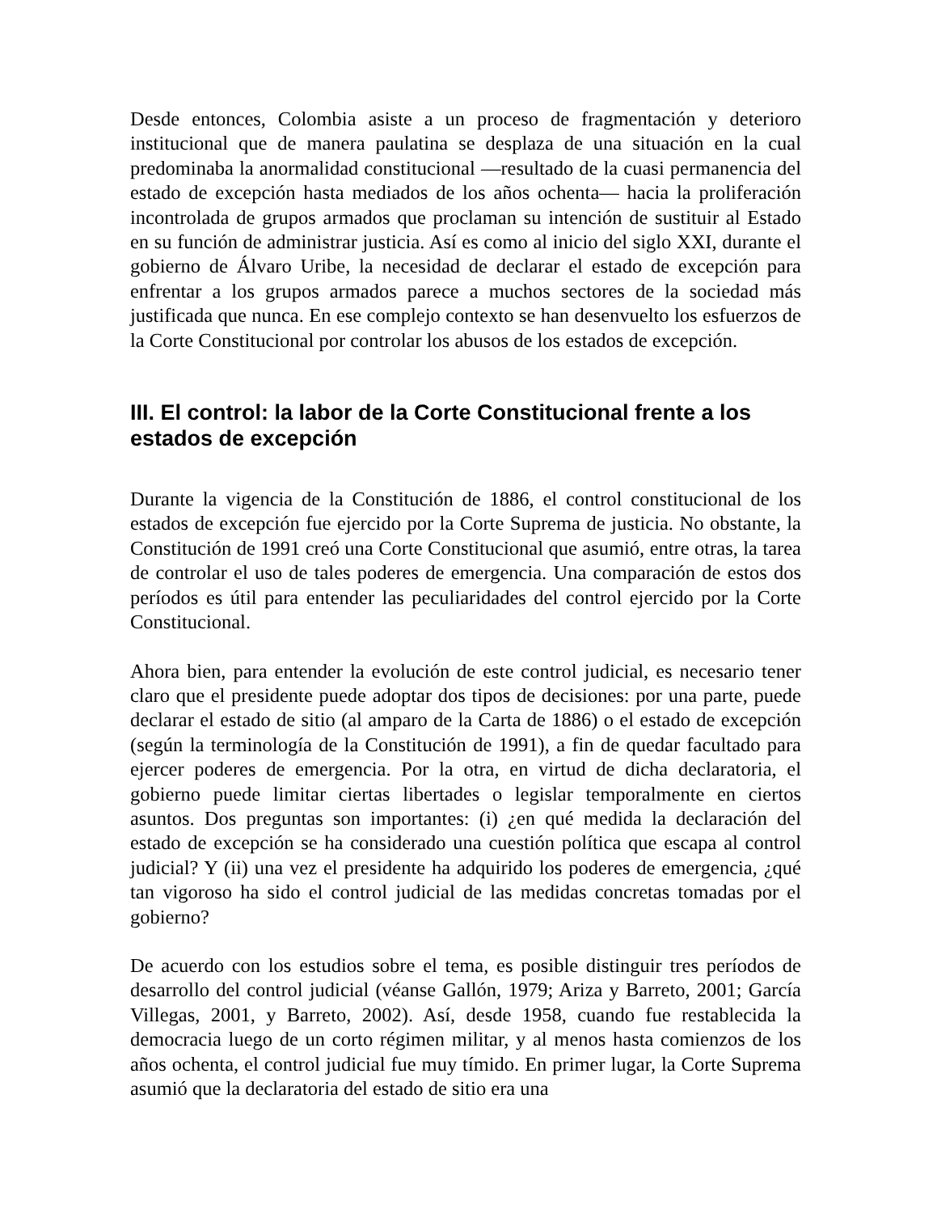Desde entonces, Colombia asiste a un proceso de fragmentación y deterioro institucional que de manera paulatina se desplaza de una situación en la cual predominaba la anormalidad constitucional —resultado de la cuasi permanencia del estado de excepción hasta mediados de los años ochenta— hacia la proliferación incontrolada de grupos armados que proclaman su intención de sustituir al Estado en su función de administrar justicia. Así es como al inicio del siglo XXI, durante el gobierno de Álvaro Uribe, la necesidad de declarar el estado de excepción para enfrentar a los grupos armados parece a muchos sectores de la sociedad más justificada que nunca. En ese complejo contexto se han desenvuelto los esfuerzos de la Corte Constitucional por controlar los abusos de los estados de excepción.
III. El control: la labor de la Corte Constitucional frente a los estados de excepción
Durante la vigencia de la Constitución de 1886, el control constitucional de los estados de excepción fue ejercido por la Corte Suprema de justicia. No obstante, la Constitución de 1991 creó una Corte Constitucional que asumió, entre otras, la tarea de controlar el uso de tales poderes de emergencia. Una comparación de estos dos períodos es útil para entender las peculiaridades del control ejercido por la Corte Constitucional.
Ahora bien, para entender la evolución de este control judicial, es necesario tener claro que el presidente puede adoptar dos tipos de decisiones: por una parte, puede declarar el estado de sitio (al amparo de la Carta de 1886) o el estado de excepción (según la terminología de la Constitución de 1991), a fin de quedar facultado para ejercer poderes de emergencia. Por la otra, en virtud de dicha declaratoria, el gobierno puede limitar ciertas libertades o legislar temporalmente en ciertos asuntos. Dos preguntas son importantes: (i) ¿en qué medida la declaración del estado de excepción se ha considerado una cuestión política que escapa al control judicial? Y (ii) una vez el presidente ha adquirido los poderes de emergencia, ¿qué tan vigoroso ha sido el control judicial de las medidas concretas tomadas por el gobierno?
De acuerdo con los estudios sobre el tema, es posible distinguir tres períodos de desarrollo del control judicial (véanse Gallón, 1979; Ariza y Barreto, 2001; García Villegas, 2001, y Barreto, 2002). Así, desde 1958, cuando fue restablecida la democracia luego de un corto régimen militar, y al menos hasta comienzos de los años ochenta, el control judicial fue muy tímido. En primer lugar, la Corte Suprema asumió que la declaratoria del estado de sitio era una